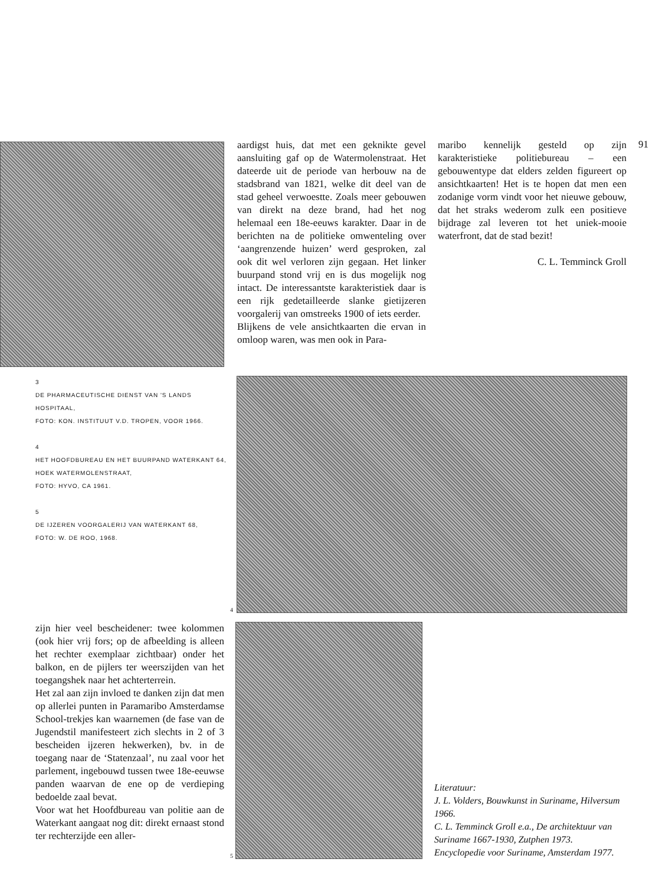aardigst huis, dat met een geknikte gevel aansluiting gaf op de Watermolenstraat. Het dateerde uit de periode van herbouw na de stadsbrand van 1821, welke dit deel van de stad geheel verwoestte. Zoals meer gebouwen van direkt na deze brand, had het nog helemaal een 18e-eeuws karakter. Daar in de berichten na de politieke omwenteling over ‘aangrenzende huizen’ werd gesproken, zal ook dit wel verloren zijn gegaan. Het linker buurpand stond vrij en is dus mogelijk nog intact. De interessantste karakteristiek daar is een rijk gedetailleerde slanke gietijzeren voorgalerij van omstreeks 1900 of iets eerder.
Blijkens de vele ansichtkaarten die ervan in omloop waren, was men ook in Para-
maribo kennelijk gesteld op zijn karakteristieke politiebureau – een gebouwentype dat elders zelden figureert op ansichtkaarten! Het is te hopen dat men een zodanige vorm vindt voor het nieuwe gebouw, dat het straks wederom zulk een positieve bijdrage zal leveren tot het uniek-mooie waterfront, dat de stad bezit!
C. L. Temminck Groll
91
3
DE PHARMACEUTISCHE DIENST VAN 'S LANDS HOSPITAAL,
FOTO: KON. INSTITUUT V.D. TROPEN, VOOR 1966.
4
HET HOOFDBUREAU EN HET BUURPAND WATERKANT 64, HOEK WATERMOLENSTRAAT,
FOTO: HYVO, CA 1961.
5
DE IJZEREN VOORGALERIJ VAN WATERKANT 68,
FOTO: W. DE ROO, 1968.
4
zijn hier veel bescheidener: twee kolommen (ook hier vrij fors; op de afbeelding is alleen het rechter exemplaar zichtbaar) onder het balkon, en de pijlers ter weerszijden van het toegangshek naar het achterterrein.
Het zal aan zijn invloed te danken zijn dat men op allerlei punten in Paramaribo Amsterdamse School-trekjes kan waarnemen (de fase van de Jugendstil manifesteert zich slechts in 2 of 3 bescheiden ijzeren hekwerken), bv. in de toegang naar de ‘Statenzaal’, nu zaal voor het parlement, ingebouwd tussen twee 18e-eeuwse panden waarvan de ene op de verdieping bedoelde zaal bevat.
Voor wat het Hoofdbureau van politie aan de Waterkant aangaat nog dit: direkt ernaast stond ter rechterzijde een aller-
5
Literatuur:
J. L. Volders, Bouwkunst in Suriname, Hilversum 1966.
C. L. Temminck Groll e.a., De architektuur van Suriname 1667-1930, Zutphen 1973.
Encyclopedie voor Suriname, Amsterdam 1977.